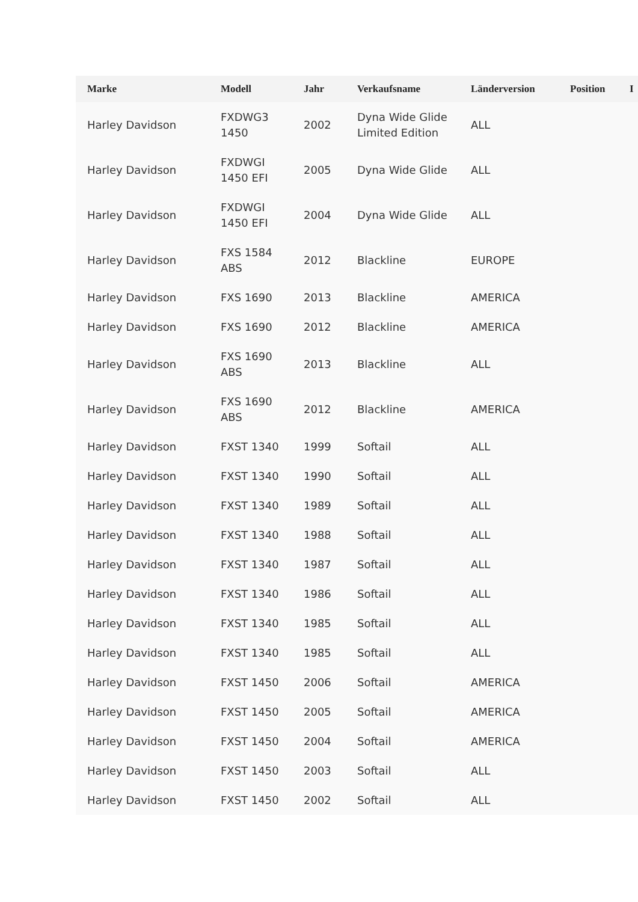| Marke | Modell | Jahr | Verkaufsname | Länderversion | Position | I |
| --- | --- | --- | --- | --- | --- | --- |
| Harley Davidson | FXDWG3 1450 | 2002 | Dyna Wide Glide Limited Edition | ALL | | |
| Harley Davidson | FXDWGI 1450 EFI | 2005 | Dyna Wide Glide | ALL | | |
| Harley Davidson | FXDWGI 1450 EFI | 2004 | Dyna Wide Glide | ALL | | |
| Harley Davidson | FXS 1584 ABS | 2012 | Blackline | EUROPE | | |
| Harley Davidson | FXS 1690 | 2013 | Blackline | AMERICA | | |
| Harley Davidson | FXS 1690 | 2012 | Blackline | AMERICA | | |
| Harley Davidson | FXS 1690 ABS | 2013 | Blackline | ALL | | |
| Harley Davidson | FXS 1690 ABS | 2012 | Blackline | AMERICA | | |
| Harley Davidson | FXST 1340 | 1999 | Softail | ALL | | |
| Harley Davidson | FXST 1340 | 1990 | Softail | ALL | | |
| Harley Davidson | FXST 1340 | 1989 | Softail | ALL | | |
| Harley Davidson | FXST 1340 | 1988 | Softail | ALL | | |
| Harley Davidson | FXST 1340 | 1987 | Softail | ALL | | |
| Harley Davidson | FXST 1340 | 1986 | Softail | ALL | | |
| Harley Davidson | FXST 1340 | 1985 | Softail | ALL | | |
| Harley Davidson | FXST 1340 | 1985 | Softail | ALL | | |
| Harley Davidson | FXST 1450 | 2006 | Softail | AMERICA | | |
| Harley Davidson | FXST 1450 | 2005 | Softail | AMERICA | | |
| Harley Davidson | FXST 1450 | 2004 | Softail | AMERICA | | |
| Harley Davidson | FXST 1450 | 2003 | Softail | ALL | | |
| Harley Davidson | FXST 1450 | 2002 | Softail | ALL | | |